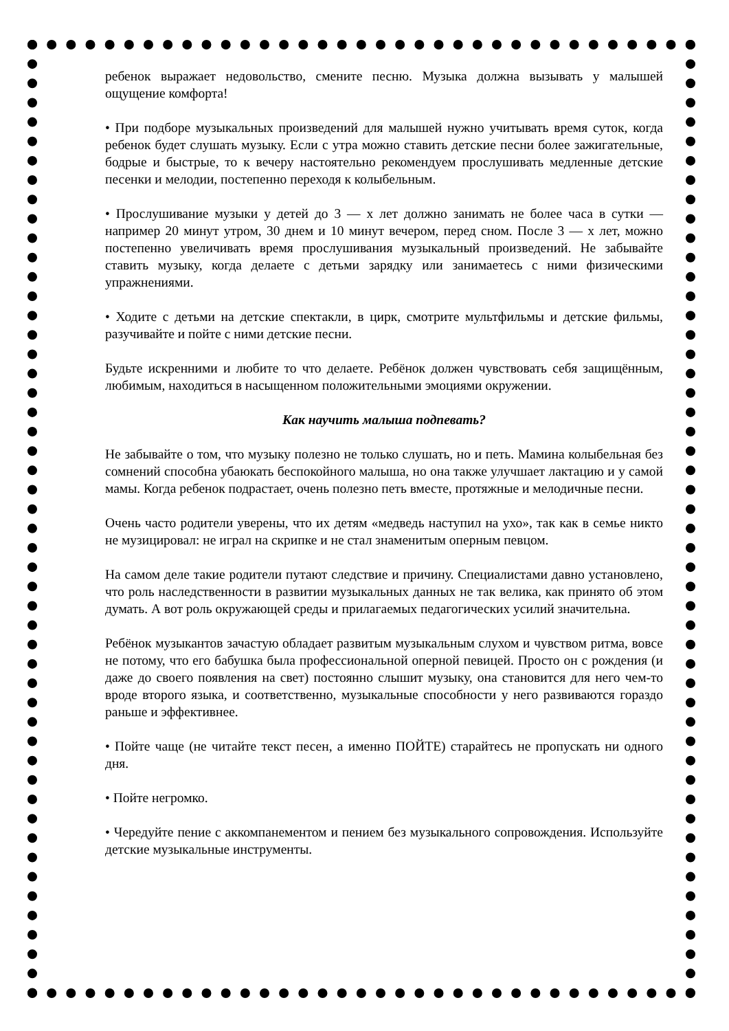ребенок выражает недовольство, смените песню. Музыка должна вызывать у малышей ощущение комфорта!
• При подборе музыкальных произведений для малышей нужно учитывать время суток, когда ребенок будет слушать музыку. Если с утра можно ставить детские песни более зажигательные, бодрые и быстрые, то к вечеру настоятельно рекомендуем прослушивать медленные детские песенки и мелодии, постепенно переходя к колыбельным.
• Прослушивание музыки у детей до 3 — х лет должно занимать не более часа в сутки — например 20 минут утром, 30 днем и 10 минут вечером, перед сном. После 3 — х лет, можно постепенно увеличивать время прослушивания музыкальный произведений. Не забывайте ставить музыку, когда делаете с детьми зарядку или занимаетесь с ними физическими упражнениями.
• Ходите с детьми на детские спектакли, в цирк, смотрите мультфильмы и детские фильмы, разучивайте и пойте с ними детские песни.
Будьте искренними и любите то что делаете. Ребёнок должен чувствовать себя защищённым, любимым, находиться в насыщенном положительными эмоциями окружении.
Как научить малыша подпевать?
Не забывайте о том, что музыку полезно не только слушать, но и петь. Мамина колыбельная без сомнений способна убаюкать беспокойного малыша, но она также улучшает лактацию и у самой мамы. Когда ребенок подрастает, очень полезно петь вместе, протяжные и мелодичные песни.
Очень часто родители уверены, что их детям «медведь наступил на ухо», так как в семье никто не музицировал: не играл на скрипке и не стал знаменитым оперным певцом.
На самом деле такие родители путают следствие и причину. Специалистами давно установлено, что роль наследственности в развитии музыкальных данных не так велика, как принято об этом думать. А вот роль окружающей среды и прилагаемых педагогических усилий значительна.
Ребёнок музыкантов зачастую обладает развитым музыкальным слухом и чувством ритма, вовсе не потому, что его бабушка была профессиональной оперной певицей. Просто он с рождения (и даже до своего появления на свет) постоянно слышит музыку, она становится для него чем-то вроде второго языка, и соответственно, музыкальные способности у него развиваются гораздо раньше и эффективнее.
• Пойте чаще (не читайте текст песен, а именно ПОЙТЕ) старайтесь не пропускать ни одного дня.
• Пойте негромко.
• Чередуйте пение с аккомпанементом и пением без музыкального сопровождения. Используйте детские музыкальные инструменты.